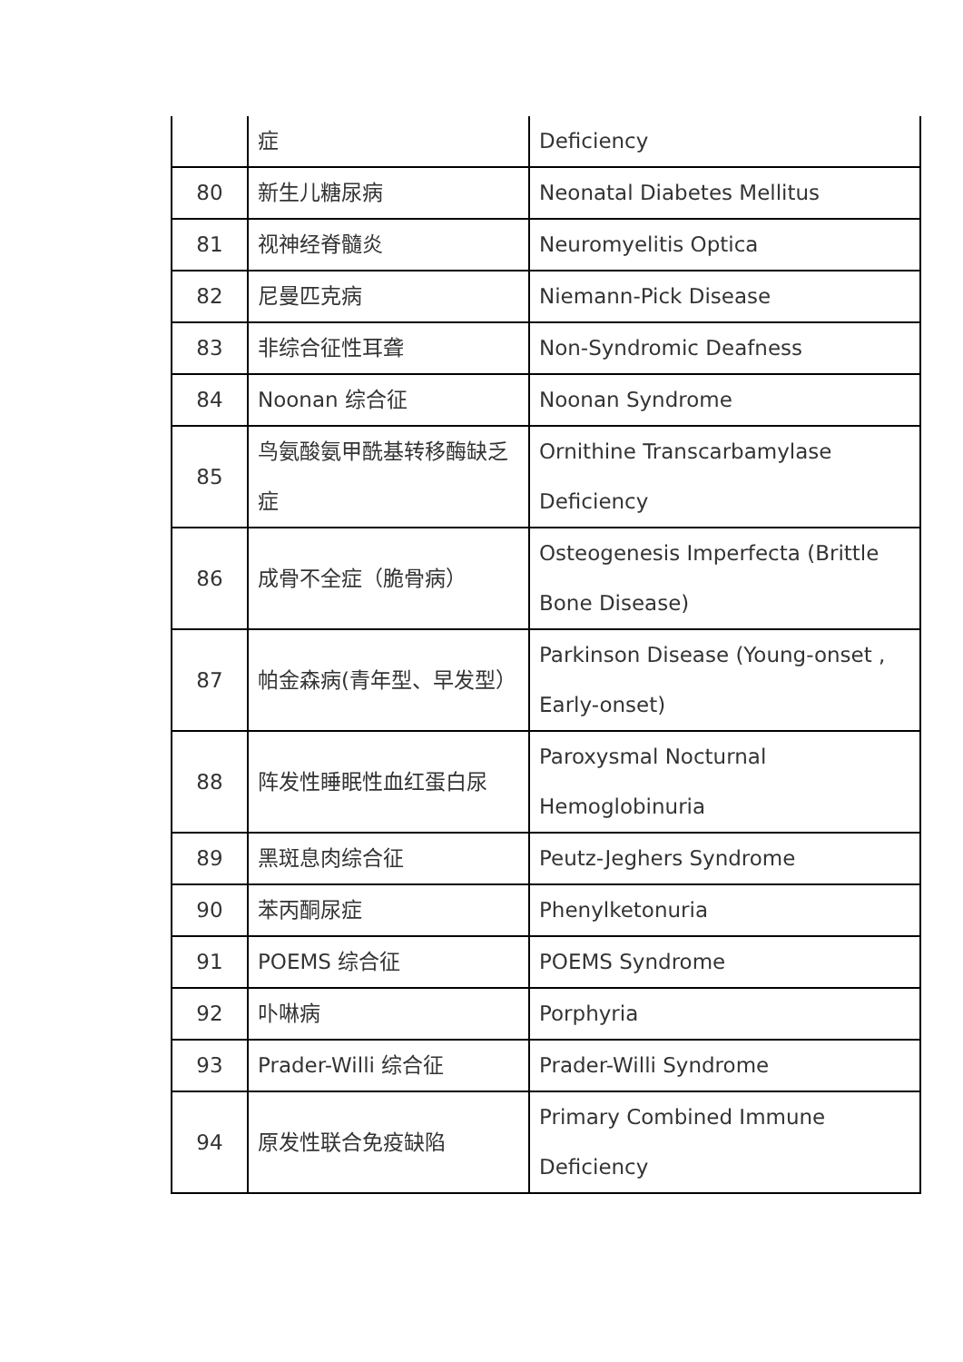| | 症 | Deficiency |
| 80 | 新生儿糖尿病 | Neonatal Diabetes Mellitus |
| 81 | 视神经脊髓炎 | Neuromyelitis Optica |
| 82 | 尼曼匹克病 | Niemann-Pick Disease |
| 83 | 非综合征性耳聋 | Non-Syndromic Deafness |
| 84 | Noonan 综合征 | Noonan Syndrome |
| 85 | 鸟氨酸氨甲酰基转移酶缺乏症 | Ornithine Transcarbamylase Deficiency |
| 86 | 成骨不全症（脆骨病） | Osteogenesis Imperfecta (Brittle Bone Disease) |
| 87 | 帕金森病(青年型、早发型） | Parkinson Disease (Young-onset , Early-onset) |
| 88 | 阵发性睡眠性血红蛋白尿 | Paroxysmal Nocturnal Hemoglobinuria |
| 89 | 黑斑息肉综合征 | Peutz-Jeghers Syndrome |
| 90 | 苯丙酮尿症 | Phenylketonuria |
| 91 | POEMS 综合征 | POEMS Syndrome |
| 92 | 卟啉病 | Porphyria |
| 93 | Prader-Willi 综合征 | Prader-Willi Syndrome |
| 94 | 原发性联合免疫缺陷 | Primary Combined Immune Deficiency |